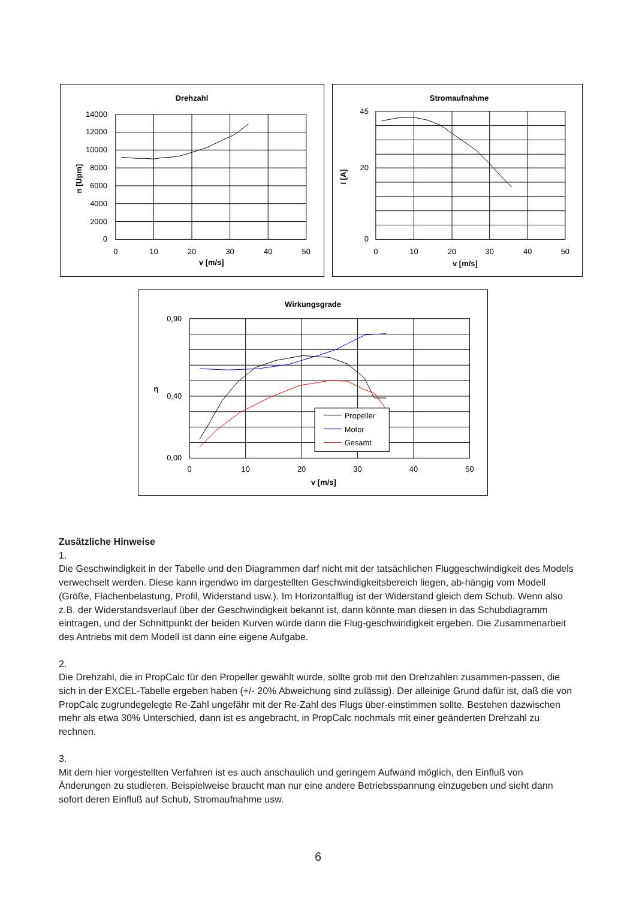Drehzahl
14000
12000
10000
8000
6000
4000
2000
0
0
10
20
30
40
50
v [m/s]
n [Upm]
Stromaufnahme
45
0
20
0
10
20
30
40
50
v [m/s]
I [A]
Wirkungsgrade
Propeller
Motor
Gesamt
0,90
0,40
0,00
0
10
20
30
40
50
v [m/s]
η
Zusätzliche Hinweise
1.
Die Geschwindigkeit in der Tabelle und den Diagrammen darf nicht mit der tatsächlichen Fluggeschwindigkeit des Models verwechselt werden. Diese kann irgendwo im dargestellten Geschwindigkeitsbereich liegen, ab-hängig vom Modell (Größe, Flächenbelastung, Profil, Widerstand usw.). Im Horizontalflug ist der Widerstand gleich dem Schub. Wenn also z.B. der Widerstandsverlauf über der Geschwindigkeit bekannt ist, dann könnte man diesen in das Schubdiagramm eintragen, und der Schnittpunkt der beiden Kurven würde dann die Flug-geschwindigkeit ergeben. Die Zusammenarbeit des Antriebs mit dem Modell ist dann eine eigene Aufgabe.
2.
Die Drehzahl, die in PropCalc für den Propeller gewählt wurde, sollte grob mit den Drehzahlen zusammen-passen, die sich in der EXCEL-Tabelle ergeben haben (+/- 20% Abweichung sind zulässig). Der alleinige Grund dafür ist, daß die von PropCalc zugrundegelegte Re-Zahl ungefähr mit der Re-Zahl des Flugs über-einstimmen sollte. Bestehen dazwischen mehr als etwa 30% Unterschied, dann ist es angebracht, in PropCalc nochmals mit einer geänderten Drehzahl zu rechnen.
3.
Mit dem hier vorgestellten Verfahren ist es auch anschaulich und geringem Aufwand möglich, den Einfluß von Änderungen zu studieren. Beispielweise braucht man nur eine andere Betriebsspannung einzugeben und sieht dann sofort deren Einfluß auf Schub, Stromaufnahme usw.
6